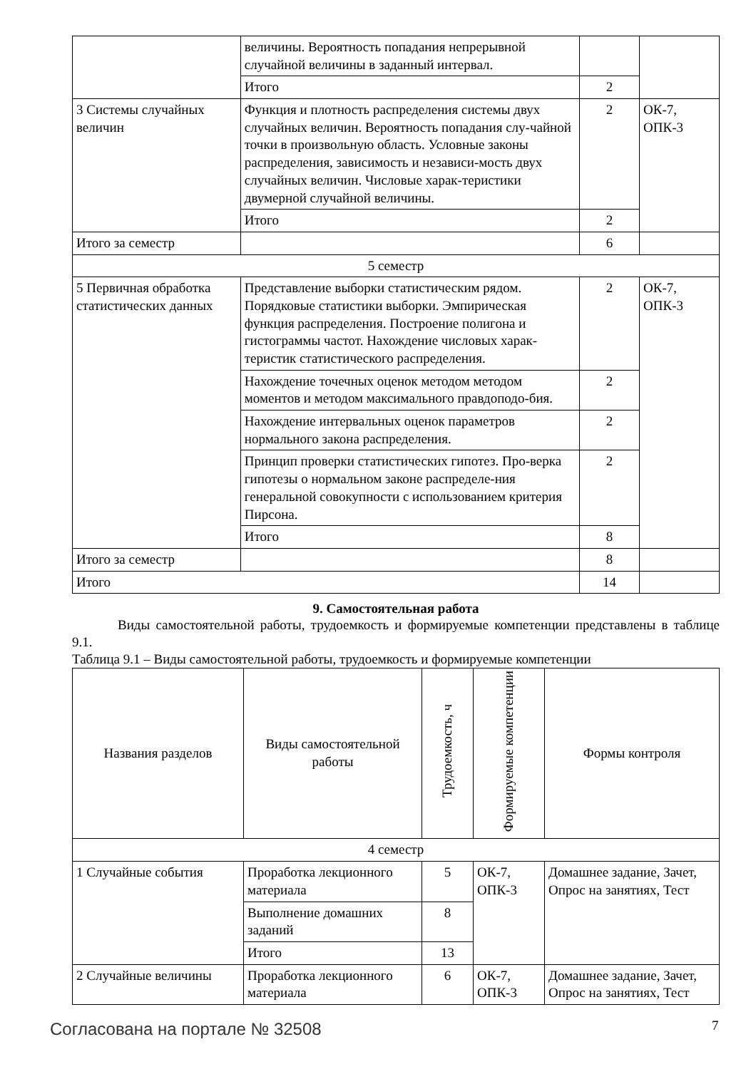| | величины. Вероятность попадания непрерывной случайной величины в заданный интервал. | | |
| | Итого | 2 | |
| 3 Системы случайных величин | Функция и плотность распределения системы двух случайных величин. Вероятность попадания слу-чайной точки в произвольную область. Условные законы распределения, зависимость и независи-мость двух случайных величин. Числовые харак-теристики двумерной случайной величины. | 2 | ОК-7, ОПК-3 |
| | Итого | 2 | |
| Итого за семестр | | 6 | |
| 5 семестр | | | |
| 5 Первичная обработка статистических данных | Представление выборки статистическим рядом. Порядковые статистики выборки. Эмпирическая функция распределения. Построение полигона и гистограммы частот. Нахождение числовых харак-теристик статистического распределения. | 2 | ОК-7, ОПК-3 |
| | Нахождение точечных оценок методом методом моментов и методом максимального правдоподо-бия. | 2 | |
| | Нахождение интервальных оценок параметров нормального закона распределения. | 2 | |
| | Принцип проверки статистических гипотез. Про-верка гипотезы о нормальном законе распределе-ния генеральной совокупности с использованием критерия Пирсона. | 2 | |
| | Итого | 8 | |
| Итого за семестр | | 8 | |
| Итого | | 14 | |
9. Самостоятельная работа
Виды самостоятельной работы, трудоемкость и формируемые компетенции представлены в таблице 9.1.
Таблица 9.1 – Виды самостоятельной работы, трудоемкость и формируемые компетенции
| Названия разделов | Виды самостоятельной работы | Трудоемкость, ч | Формируемые компетенции | Формы контроля |
| --- | --- | --- | --- | --- |
| 4 семестр | | | | |
| 1 Случайные события | Проработка лекционного материала | 5 | ОК-7, ОПК-3 | Домашнее задание, Зачет, Опрос на занятиях, Тест |
| | Выполнение домашних заданий | 8 | | |
| | Итого | 13 | | |
| 2 Случайные величины | Проработка лекционного материала | 6 | ОК-7, ОПК-3 | Домашнее задание, Зачет, Опрос на занятиях, Тест |
Согласована на портале № 32508 7